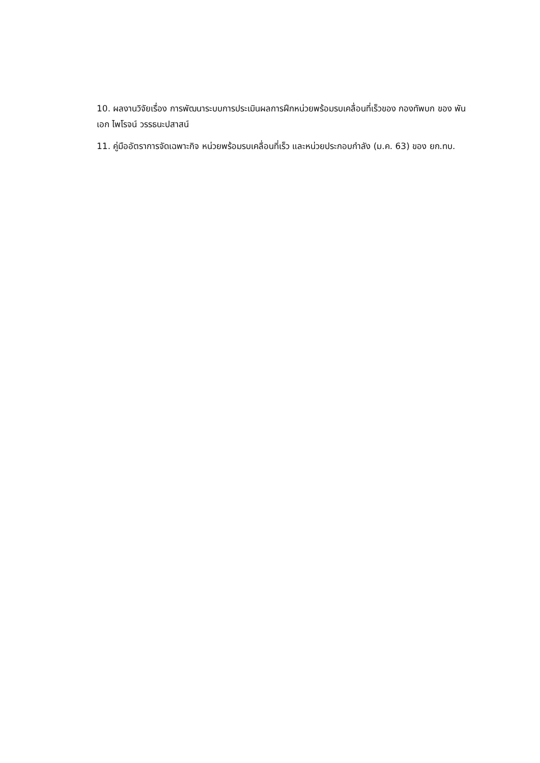10. ผลงานวิจัยเรื่อง การพัฒนาระบบการประเมินผลการฝึกหน่วยพร้อมรบเคลื่อนที่เร็วของ กองทัพบก ของ พันเอก ไพโรจน์ วรรธนะปสาสน์
11. คู่มืออัตราการจัดเฉพาะกิจ หน่วยพร้อมรบเคลื่อนที่เร็ว และหน่วยประกอบกำลัง (ม.ค. 63) ของ ยก.ทบ.